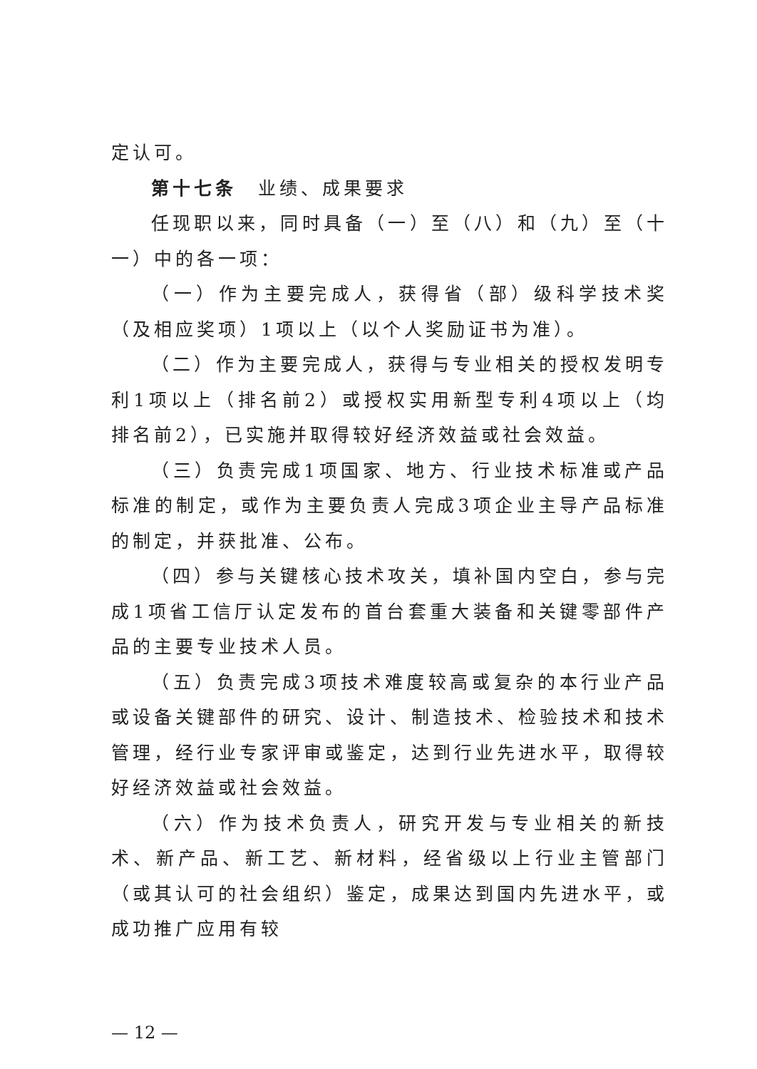定认可。
第十七条　业绩、成果要求
任现职以来，同时具备（一）至（八）和（九）至（十一）中的各一项：
（一）作为主要完成人，获得省（部）级科学技术奖（及相应奖项）1项以上（以个人奖励证书为准）。
（二）作为主要完成人，获得与专业相关的授权发明专利1项以上（排名前2）或授权实用新型专利4项以上（均排名前2），已实施并取得较好经济效益或社会效益。
（三）负责完成1项国家、地方、行业技术标准或产品标准的制定，或作为主要负责人完成3项企业主导产品标准的制定，并获批准、公布。
（四）参与关键核心技术攻关，填补国内空白，参与完成1项省工信厅认定发布的首台套重大装备和关键零部件产品的主要专业技术人员。
（五）负责完成3项技术难度较高或复杂的本行业产品或设备关键部件的研究、设计、制造技术、检验技术和技术管理，经行业专家评审或鉴定，达到行业先进水平，取得较好经济效益或社会效益。
（六）作为技术负责人，研究开发与专业相关的新技术、新产品、新工艺、新材料，经省级以上行业主管部门（或其认可的社会组织）鉴定，成果达到国内先进水平，或成功推广应用有较
— 12 —